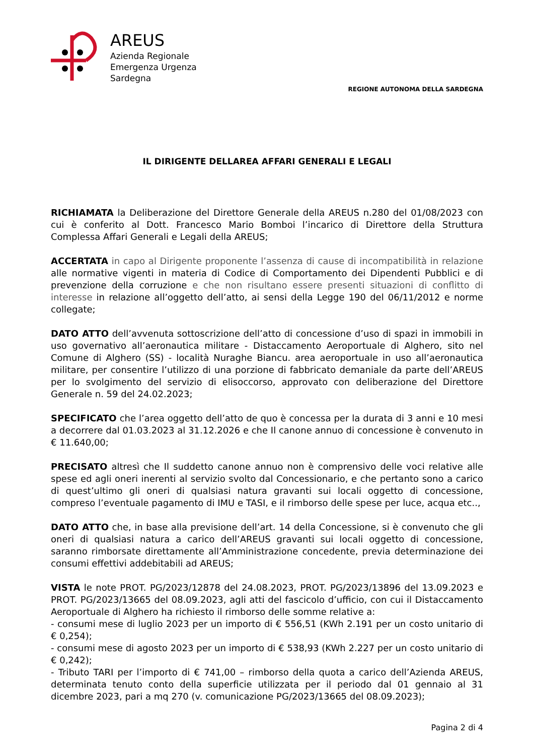AREUS
Azienda Regionale
Emergenza Urgenza
Sardegna
REGIONE AUTONOMA DELLA SARDEGNA
IL DIRIGENTE DELLAREA AFFARI GENERALI E LEGALI
RICHIAMATA la Deliberazione del Direttore Generale della AREUS n.280 del 01/08/2023 con cui è conferito al Dott. Francesco Mario Bomboi l’incarico di Direttore della Struttura Complessa Affari Generali e Legali della AREUS;
ACCERTATA in capo al Dirigente proponente l’assenza di cause di incompatibilità in relazione alle normative vigenti in materia di Codice di Comportamento dei Dipendenti Pubblici e di prevenzione della corruzione e che non risultano essere presenti situazioni di conflitto di interesse in relazione all’oggetto dell’atto, ai sensi della Legge 190 del 06/11/2012 e norme collegate;
DATO ATTO dell’avvenuta sottoscrizione dell’atto di concessione d’uso di spazi in immobili in uso governativo all’aeronautica militare - Distaccamento Aeroportuale di Alghero, sito nel Comune di Alghero (SS) - località Nuraghe Biancu. area aeroportuale in uso all’aeronautica militare, per consentire l’utilizzo di una porzione di fabbricato demaniale da parte dell’AREUS per lo svolgimento del servizio di elisoccorso, approvato con deliberazione del Direttore Generale n. 59 del 24.02.2023;
SPECIFICATO che l’area oggetto dell’atto de quo è concessa per la durata di 3 anni e 10 mesi a decorrere dal 01.03.2023 al 31.12.2026 e che Il canone annuo di concessione è convenuto in € 11.640,00;
PRECISATO altresì che Il suddetto canone annuo non è comprensivo delle voci relative alle spese ed agli oneri inerenti al servizio svolto dal Concessionario, e che pertanto sono a carico di quest’ultimo gli oneri di qualsiasi natura gravanti sui locali oggetto di concessione, compreso l’eventuale pagamento di IMU e TASI, e il rimborso delle spese per luce, acqua etc..,
DATO ATTO che, in base alla previsione dell’art. 14 della Concessione, si è convenuto che gli oneri di qualsiasi natura a carico dell’AREUS gravanti sui locali oggetto di concessione, saranno rimborsate direttamente all’Amministrazione concedente, previa determinazione dei consumi effettivi addebitabili ad AREUS;
VISTA le note PROT. PG/2023/12878 del 24.08.2023, PROT. PG/2023/13896 del 13.09.2023 e PROT. PG/2023/13665 del 08.09.2023, agli atti del fascicolo d’ufficio, con cui il Distaccamento Aeroportuale di Alghero ha richiesto il rimborso delle somme relative a:
- consumi mese di luglio 2023 per un importo di € 556,51 (KWh 2.191 per un costo unitario di € 0,254);
- consumi mese di agosto 2023 per un importo di € 538,93 (KWh 2.227 per un costo unitario di € 0,242);
- Tributo TARI per l’importo di € 741,00 – rimborso della quota a carico dell’Azienda AREUS, determinata tenuto conto della superficie utilizzata per il periodo dal 01 gennaio al 31 dicembre 2023, pari a mq 270 (v. comunicazione PG/2023/13665 del 08.09.2023);
Pagina 2 di 4